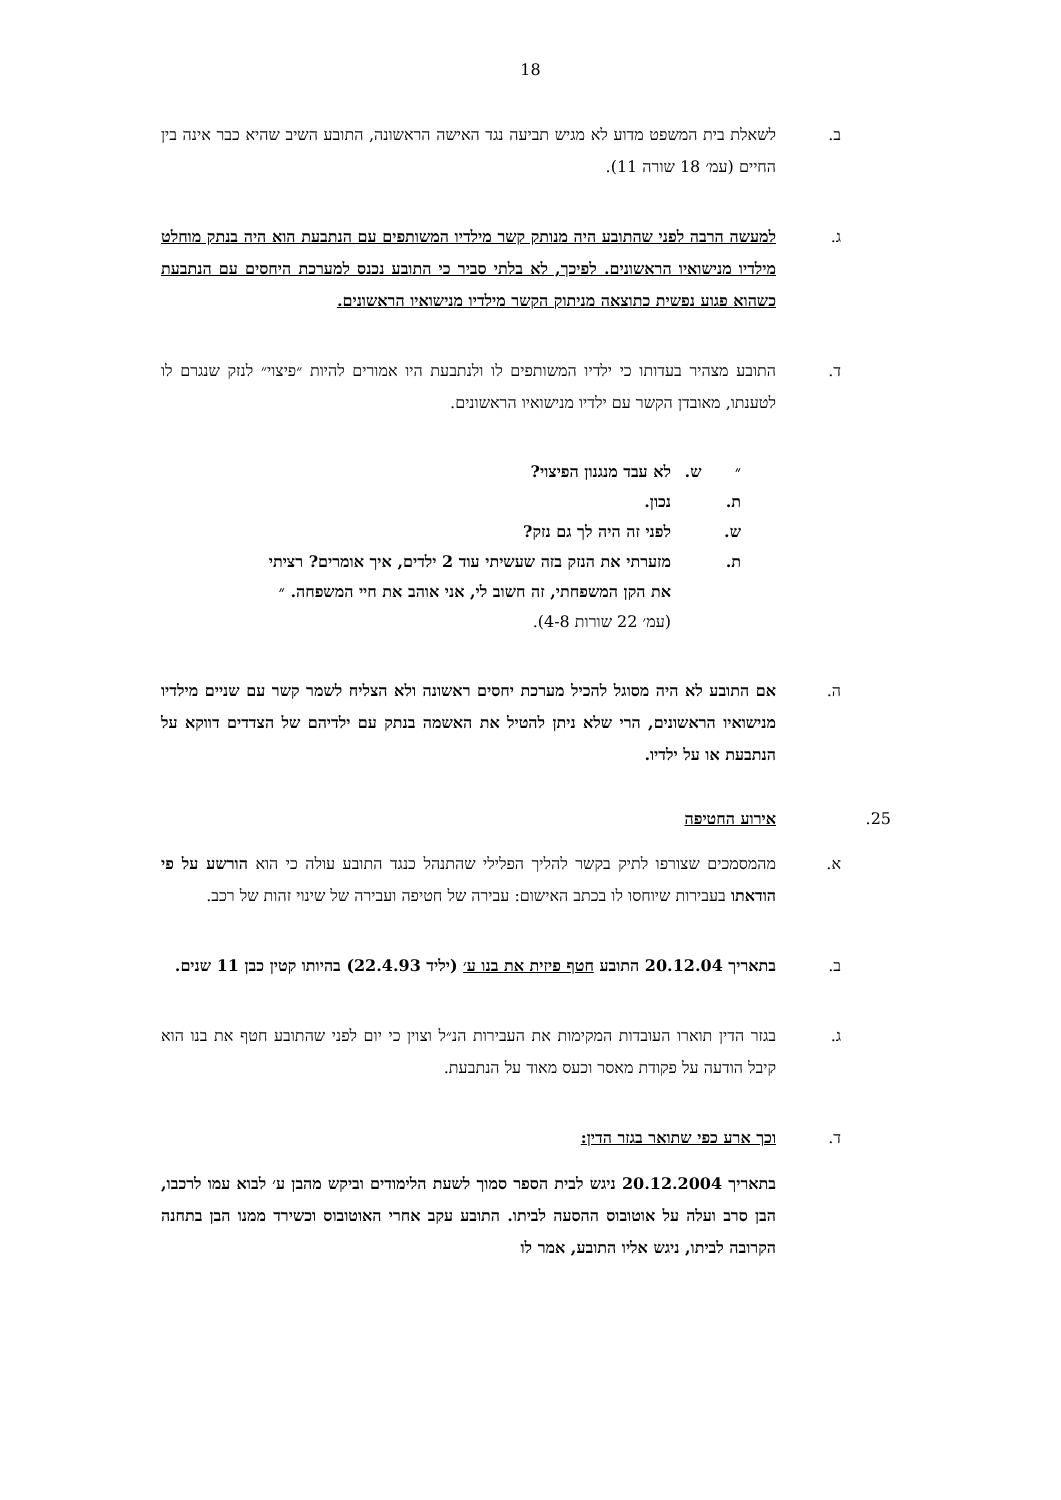18
ב. לשאלת בית המשפט מדוע לא מגיש תביעה נגד האישה הראשונה, התובע השיב שהיא כבר אינה בין החיים (עמ׳ 18 שורה 11).
ג. למעשה הרבה לפני שהתובע היה מנותק קשר מילדיו המשותפים עם הנתבעת הוא היה בנתק מוחלט מילדיו מנישואיו הראשונים. לפיכך, לא בלתי סביר כי התובע נכנס למערכת היחסים עם הנתבעת כשהוא פגוע נפשית כתוצאה מניתוק הקשר מילדיו מנישואיו הראשונים.
ד. התובע מצהיר בעדותו כי ילדיו המשותפים לו ולנתבעת היו אמורים להיות ״פיצוי״ לנזק שנגרם לו לטענתו, מאובדן הקשר עם ילדיו מנישואיו הראשונים.
״ ש. לא עבד מנגנון הפיצוי?
ת. נכון.
ש. לפני זה היה לך גם נזק?
ת. מזערתי את הנזק בזה שעשיתי עוד 2 ילדים, איך אומרים? רציתי את הקן המשפחתי, זה חשוב לי, אני אוהב את חיי המשפחה. ״
(עמ׳ 22 שורות 4-8).
ה. אם התובע לא היה מסוגל להכיל מערכת יחסים ראשונה ולא הצליח לשמר קשר עם שניים מילדיו מנישואיו הראשונים, הרי שלא ניתן להטיל את האשמה בנתק עם ילדיהם של הצדדים דווקא על הנתבעת או על ילדיו.
25. אירוע החטיפה
א. מהמסמכים שצורפו לתיק בקשר להליך הפלילי שהתנהל כנגד התובע עולה כי הוא הורשע על פי הודאתו בעבירות שיוחסו לו בכתב האישום: עבירה של חטיפה ועבירה של שינוי זהות של רכב.
ב. בתאריך 20.12.04 התובע חטף פיזית את בנו ע׳ (יליד 22.4.93) בהיותו קטין כבן 11 שנים.
ג. בגזר הדין תוארו העובדות המקימות את העבירות הנ״ל וצוין כי יום לפני שהתובע חטף את בנו הוא קיבל הודעה על פקודת מאסר וכעס מאוד על הנתבעת.
ד. וכך ארע כפי שתואר בגזר הדין:
בתאריך 20.12.2004 ניגש לבית הספר סמוך לשעת הלימודים וביקש מהבן ע׳ לבוא עמו לרכבו, הבן סרב ועלה על אוטובוס ההסעה לביתו. התובע עקב אחרי האוטובוס וכשירד ממנו הבן בתחנה הקרובה לביתו, ניגש אליו התובע, אמר לו